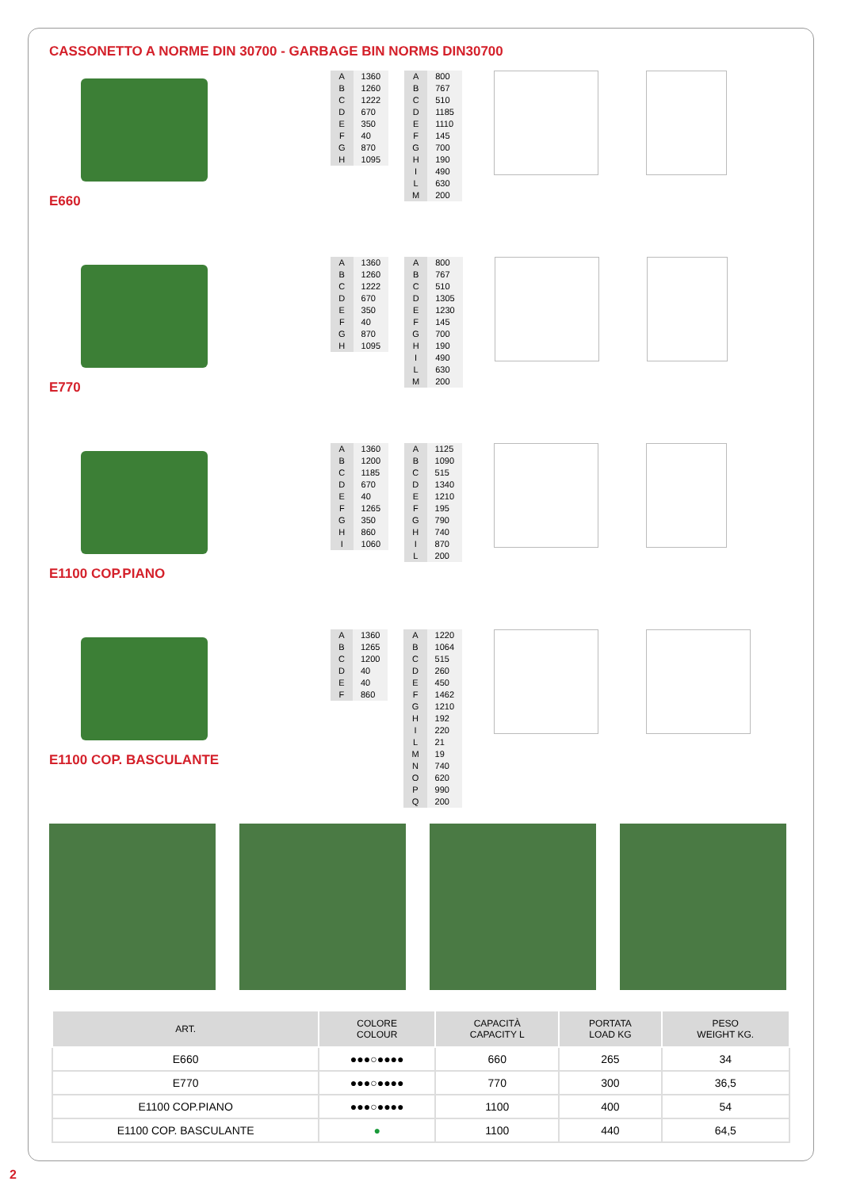CASSONETTO A NORME DIN 30700 - GARBAGE BIN NORMS DIN30700
E660
| A | 1360 |
| B | 1260 |
| C | 1222 |
| D | 670 |
| E | 350 |
| F | 40 |
| G | 870 |
| H | 1095 |
| A | 800 |
| B | 767 |
| C | 510 |
| D | 1185 |
| E | 1110 |
| F | 145 |
| G | 700 |
| H | 190 |
| I | 490 |
| L | 630 |
| M | 200 |
E770
| A | 1360 |
| B | 1260 |
| C | 1222 |
| D | 670 |
| E | 350 |
| F | 40 |
| G | 870 |
| H | 1095 |
| A | 800 |
| B | 767 |
| C | 510 |
| D | 1305 |
| E | 1230 |
| F | 145 |
| G | 700 |
| H | 190 |
| I | 490 |
| L | 630 |
| M | 200 |
E1100 COP.PIANO
| A | 1360 |
| B | 1200 |
| C | 1185 |
| D | 670 |
| E | 40 |
| F | 1265 |
| G | 350 |
| H | 860 |
| I | 1060 |
| A | 1125 |
| B | 1090 |
| C | 515 |
| D | 1340 |
| E | 1210 |
| F | 195 |
| G | 790 |
| H | 740 |
| I | 870 |
| L | 200 |
E1100 COP. BASCULANTE
| A | 1360 |
| B | 1265 |
| C | 1200 |
| D | 40 |
| E | 40 |
| F | 860 |
| A | 1220 |
| B | 1064 |
| C | 515 |
| D | 260 |
| E | 450 |
| F | 1462 |
| G | 1210 |
| H | 192 |
| I | 220 |
| L | 21 |
| M | 19 |
| N | 740 |
| O | 620 |
| P | 990 |
| Q | 200 |
| ART. | COLORE COLOUR | CAPACITÀ CAPACITY L | PORTATA LOAD KG | PESO WEIGHT KG. |
| --- | --- | --- | --- | --- |
| E660 | ●●●○●●●● | 660 | 265 | 34 |
| E770 | ●●●○●●●● | 770 | 300 | 36,5 |
| E1100 COP.PIANO | ●●●○●●●● | 1100 | 400 | 54 |
| E1100 COP. BASCULANTE | ● | 1100 | 440 | 64,5 |
2